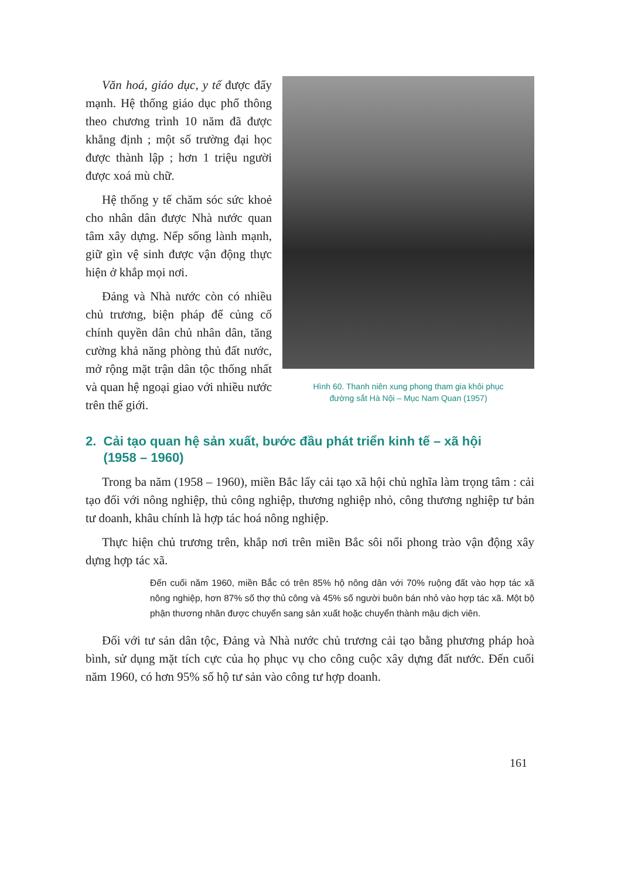Văn hoá, giáo dục, y tế được đẩy mạnh. Hệ thống giáo dục phổ thông theo chương trình 10 năm đã được khẳng định ; một số trường đại học được thành lập ; hơn 1 triệu người được xoá mù chữ.
Hệ thống y tế chăm sóc sức khoẻ cho nhân dân được Nhà nước quan tâm xây dựng. Nếp sống lành mạnh, giữ gìn vệ sinh được vận động thực hiện ở khắp mọi nơi.
Đảng và Nhà nước còn có nhiều chủ trương, biện pháp để củng cố chính quyền dân chủ nhân dân, tăng cường khả năng phòng thủ đất nước, mở rộng mặt trận dân tộc thống nhất và quan hệ ngoại giao với nhiều nước trên thế giới.
Hình 60. Thanh niên xung phong tham gia khôi phục
đường sắt Hà Nội – Mục Nam Quan (1957)
2. Cải tạo quan hệ sản xuất, bước đầu phát triển kinh tế – xã hội
(1958 – 1960)
Trong ba năm (1958 – 1960), miền Bắc lấy cải tạo xã hội chủ nghĩa làm trọng tâm : cải tạo đối với nông nghiệp, thủ công nghiệp, thương nghiệp nhỏ, công thương nghiệp tư bản tư doanh, khâu chính là hợp tác hoá nông nghiệp.
Thực hiện chủ trương trên, khắp nơi trên miền Bắc sôi nổi phong trào vận động xây dựng hợp tác xã.
Đến cuối năm 1960, miền Bắc có trên 85% hộ nông dân với 70% ruộng đất vào hợp tác xã nông nghiệp, hơn 87% số thợ thủ công và 45% số người buôn bán nhỏ vào hợp tác xã. Một bộ phận thương nhân được chuyển sang sản xuất hoặc chuyển thành mậu dịch viên.
Đối với tư sản dân tộc, Đảng và Nhà nước chủ trương cải tạo bằng phương pháp hoà bình, sử dụng mặt tích cực của họ phục vụ cho công cuộc xây dựng đất nước. Đến cuối năm 1960, có hơn 95% số hộ tư sản vào công tư hợp doanh.
161